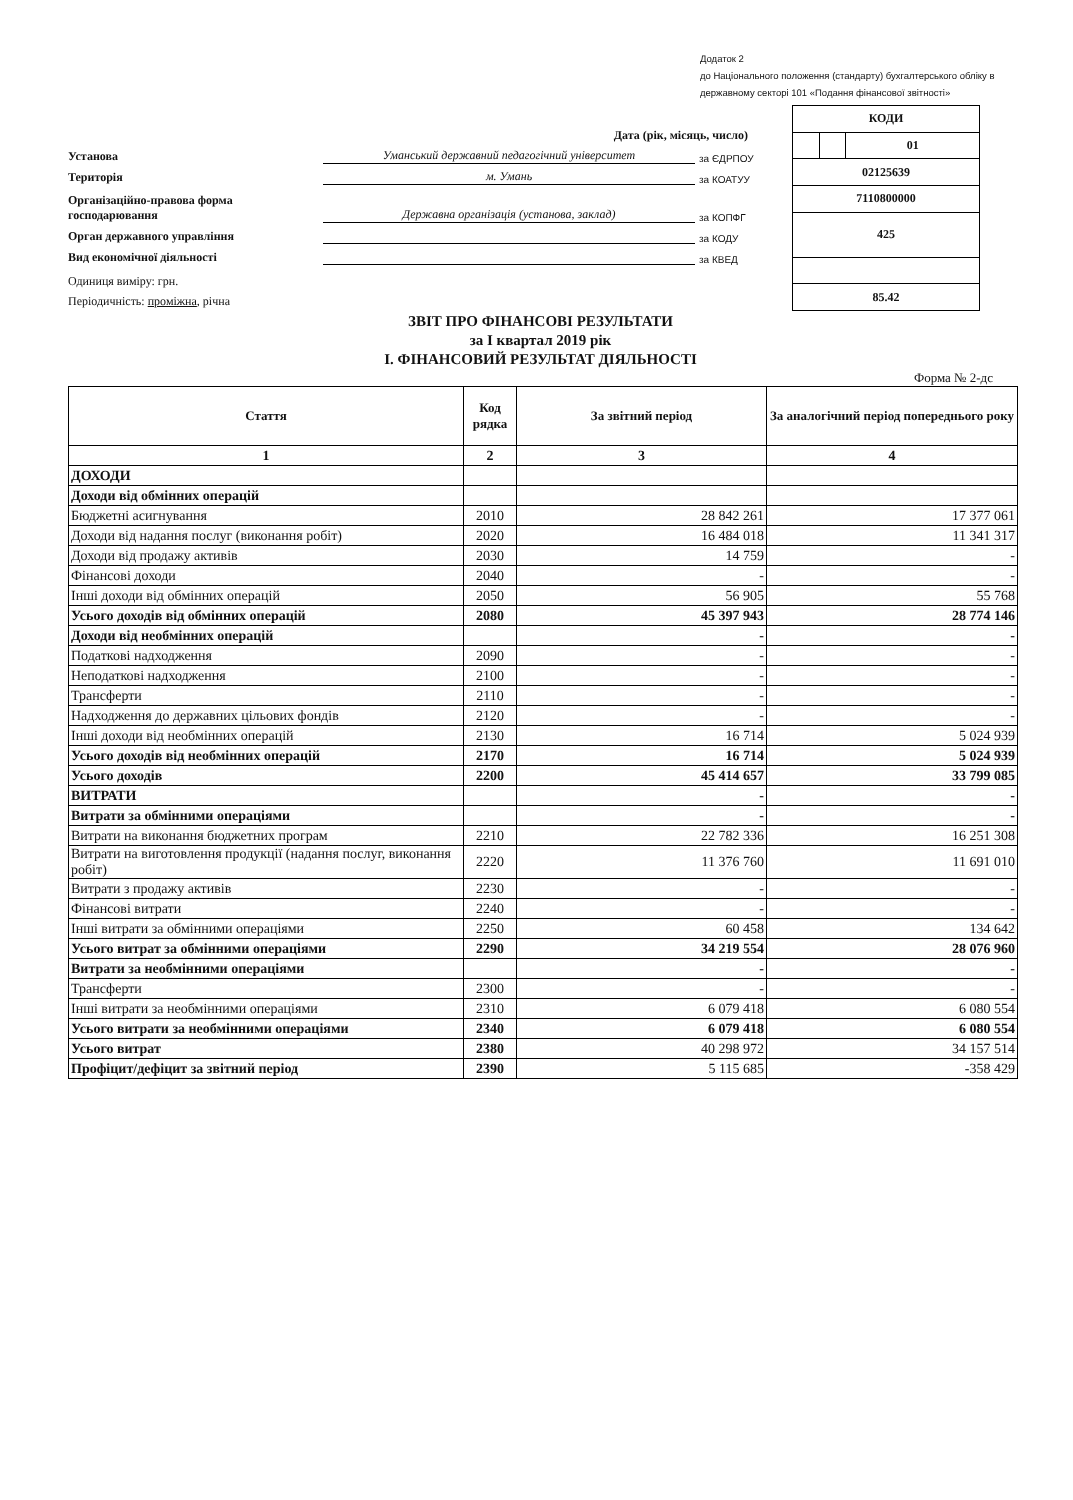Додаток 2
до Національного положення (стандарту) бухгалтерського обліку в державному секторі 101 «Подання фінансової звітності»
Дата (рік, місяць, число)
Установа Уманський державний педагогічний університет за ЄДРПОУ
Територія м. Умань за КОАТУУ
Організаційно-правова форма господарювання Державна організація (установа, заклад) за КОПФГ
Орган державного управління за КОДУ
Вид економічної діяльності за КВЕД
Одиниця виміру: грн.
Періодичність: проміжна, річна
| КОДИ | | |
| | | 01 |
| 02125639 | | |
| 7110800000 | | |
| 425 | | |
| 85.42 | | |
ЗВІТ ПРО ФІНАНСОВІ РЕЗУЛЬТАТИ
за I квартал 2019 рік
I. ФІНАНСОВИЙ РЕЗУЛЬТАТ ДІЯЛЬНОСТІ
Форма № 2-дс
| Стаття | Код рядка | За звітний період | За аналогічний період попереднього року |
| --- | --- | --- | --- |
| 1 | 2 | 3 | 4 |
| ДОХОДИ | | | |
| Доходи від обмінних операцій | | | |
| Бюджетні асигнування | 2010 | 28 842 261 | 17 377 061 |
| Доходи від надання послуг (виконання робіт) | 2020 | 16 484 018 | 11 341 317 |
| Доходи від продажу активів | 2030 | 14 759 | - |
| Фінансові доходи | 2040 | - | - |
| Інші доходи від обмінних операцій | 2050 | 56 905 | 55 768 |
| Усього доходів від обмінних операцій | 2080 | 45 397 943 | 28 774 146 |
| Доходи від необмінних операцій | | - | - |
| Податкові надходження | 2090 | - | - |
| Неподаткові надходження | 2100 | - | - |
| Трансферти | 2110 | - | - |
| Надходження до державних цільових фондів | 2120 | - | - |
| Інші доходи від необмінних операцій | 2130 | 16 714 | 5 024 939 |
| Усього доходів від необмінних операцій | 2170 | 16 714 | 5 024 939 |
| Усього доходів | 2200 | 45 414 657 | 33 799 085 |
| ВИТРАТИ | | - | - |
| Витрати за обмінними операціями | | - | - |
| Витрати на виконання бюджетних програм | 2210 | 22 782 336 | 16 251 308 |
| Витрати на виготовлення продукції (надання послуг, виконання робіт) | 2220 | 11 376 760 | 11 691 010 |
| Витрати з продажу активів | 2230 | - | - |
| Фінансові витрати | 2240 | - | - |
| Інші витрати за обмінними операціями | 2250 | 60 458 | 134 642 |
| Усього витрат за обмінними операціями | 2290 | 34 219 554 | 28 076 960 |
| Витрати за необмінними операціями | | - | - |
| Трансферти | 2300 | - | - |
| Інші витрати за необмінними операціями | 2310 | 6 079 418 | 6 080 554 |
| Усього витрати за необмінними операціями | 2340 | 6 079 418 | 6 080 554 |
| Усього витрат | 2380 | 40 298 972 | 34 157 514 |
| Профіцит/дефіцит за звітний період | 2390 | 5 115 685 | -358 429 |